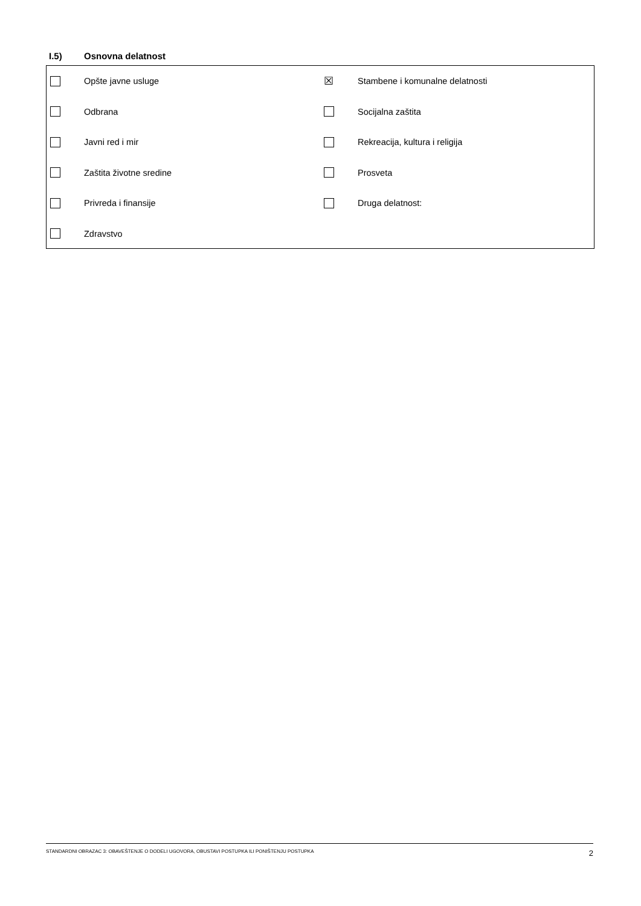I.5) Osnovna delatnost
| | Opšte javne usluge | ☒ | Stambene i komunalne delatnosti |
| | Odbrana | | Socijalna zaštita |
| | Javni red i mir | | Rekreacija, kultura i religija |
| | Zaštita životne sredine | | Prosveta |
| | Privreda i finansije | | Druga delatnost: |
| | Zdravstvo | | |
STANDARDNI OBRAZAC 3: OBAVEŠTENJE O DODELI UGOVORA, OBUSTAVI POSTUPKA ILI PONIŠTENJU POSTUPKA 2